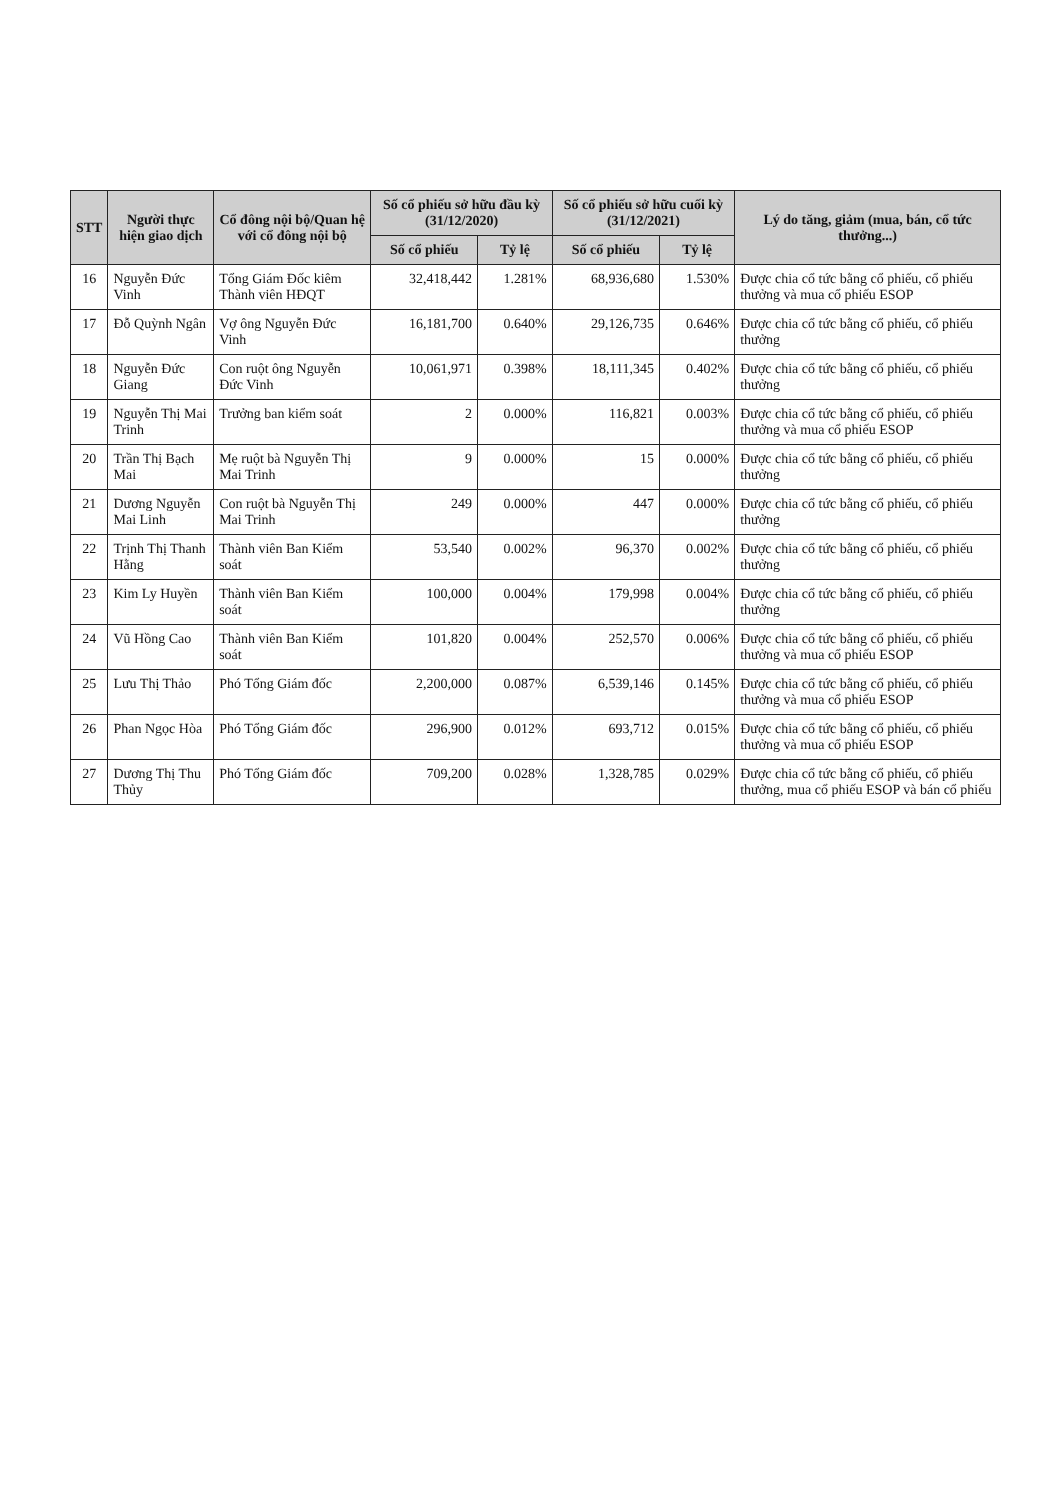| STT | Người thực hiện giao dịch | Cổ đông nội bộ/Quan hệ với cổ đông nội bộ | Số cổ phiếu sở hữu đầu kỳ (31/12/2020) | | Số cổ phiếu sở hữu cuối kỳ (31/12/2021) | | Lý do tăng, giảm (mua, bán, cổ tức thưởng...) |
| --- | --- | --- | --- | --- | --- | --- | --- |
| | | | Số cổ phiếu | Tỷ lệ | Số cổ phiếu | Tỷ lệ | |
| 16 | Nguyễn Đức Vinh | Tổng Giám Đốc kiêm Thành viên HĐQT | 32,418,442 | 1.281% | 68,936,680 | 1.530% | Được chia cổ tức bằng cổ phiếu, cổ phiếu thưởng và mua cổ phiếu ESOP |
| 17 | Đỗ Quỳnh Ngân | Vợ ông Nguyễn Đức Vinh | 16,181,700 | 0.640% | 29,126,735 | 0.646% | Được chia cổ tức bằng cổ phiếu, cổ phiếu thưởng |
| 18 | Nguyễn Đức Giang | Con ruột ông Nguyễn Đức Vinh | 10,061,971 | 0.398% | 18,111,345 | 0.402% | Được chia cổ tức bằng cổ phiếu, cổ phiếu thưởng |
| 19 | Nguyễn Thị Mai Trinh | Trưởng ban kiểm soát | 2 | 0.000% | 116,821 | 0.003% | Được chia cổ tức bằng cổ phiếu, cổ phiếu thưởng và mua cổ phiếu ESOP |
| 20 | Trần Thị Bạch Mai | Mẹ ruột bà Nguyễn Thị Mai Trinh | 9 | 0.000% | 15 | 0.000% | Được chia cổ tức bằng cổ phiếu, cổ phiếu thưởng |
| 21 | Dương Nguyễn Mai Linh | Con ruột bà Nguyễn Thị Mai Trinh | 249 | 0.000% | 447 | 0.000% | Được chia cổ tức bằng cổ phiếu, cổ phiếu thưởng |
| 22 | Trịnh Thị Thanh Hằng | Thành viên Ban Kiểm soát | 53,540 | 0.002% | 96,370 | 0.002% | Được chia cổ tức bằng cổ phiếu, cổ phiếu thưởng |
| 23 | Kim Ly Huyền | Thành viên Ban Kiểm soát | 100,000 | 0.004% | 179,998 | 0.004% | Được chia cổ tức bằng cổ phiếu, cổ phiếu thưởng |
| 24 | Vũ Hồng Cao | Thành viên Ban Kiểm soát | 101,820 | 0.004% | 252,570 | 0.006% | Được chia cổ tức bằng cổ phiếu, cổ phiếu thưởng và mua cổ phiếu ESOP |
| 25 | Lưu Thị Thảo | Phó Tổng Giám đốc | 2,200,000 | 0.087% | 6,539,146 | 0.145% | Được chia cổ tức bằng cổ phiếu, cổ phiếu thưởng và mua cổ phiếu ESOP |
| 26 | Phan Ngọc Hòa | Phó Tổng Giám đốc | 296,900 | 0.012% | 693,712 | 0.015% | Được chia cổ tức bằng cổ phiếu, cổ phiếu thưởng và mua cổ phiếu ESOP |
| 27 | Dương Thị Thu Thủy | Phó Tổng Giám đốc | 709,200 | 0.028% | 1,328,785 | 0.029% | Được chia cổ tức bằng cổ phiếu, cổ phiếu thưởng, mua cổ phiếu ESOP và bán cổ phiếu |